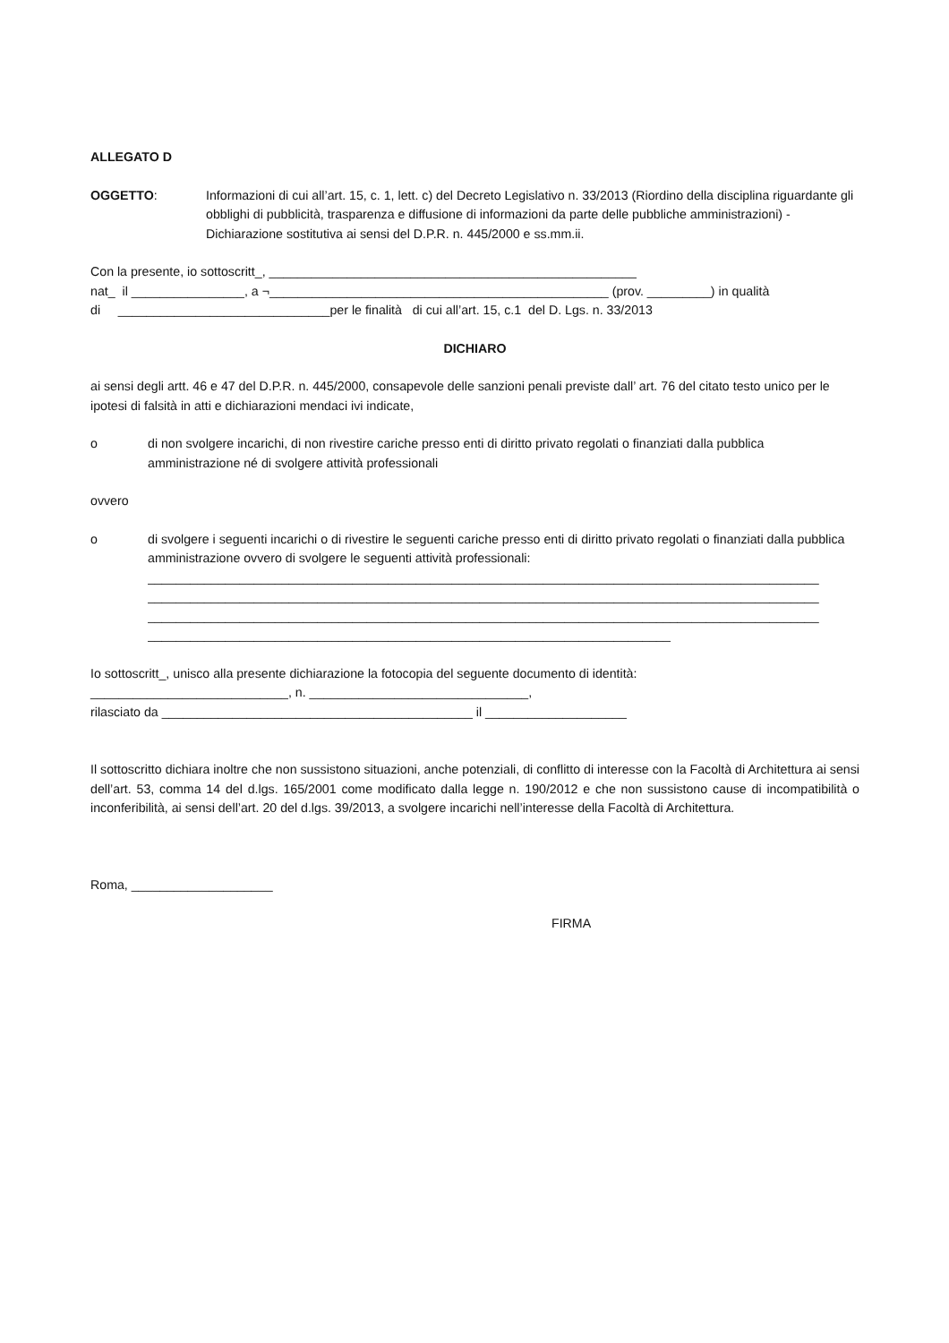ALLEGATO D
OGGETTO: Informazioni di cui all’art. 15, c. 1, lett. c) del Decreto Legislativo n. 33/2013 (Riordino della disciplina riguardante gli obblighi di pubblicità, trasparenza e diffusione di informazioni da parte delle pubbliche amministrazioni) - Dichiarazione sostitutiva ai sensi del D.P.R. n. 445/2000 e ss.mm.ii.
Con la presente, io sottoscritt_, ____________________________________________________
nat_ il ________________, a ¬________________________________________________ (prov. _________) in qualità
di ______________________________per le finalità di cui all’art. 15, c.1 del D. Lgs. n. 33/2013
DICHIARO
ai sensi degli artt. 46 e 47 del D.P.R. n. 445/2000, consapevole delle sanzioni penali previste dall’ art. 76 del citato testo unico per le ipotesi di falsità in atti e dichiarazioni mendaci ivi indicate,
o di non svolgere incarichi, di non rivestire cariche presso enti di diritto privato regolati o finanziati dalla pubblica amministrazione né di svolgere attività professionali
ovvero
o di svolgere i seguenti incarichi o di rivestire le seguenti cariche presso enti di diritto privato regolati o finanziati dalla pubblica amministrazione ovvero di svolgere le seguenti attività professionali:
_______________________________________________________________________________________________
_______________________________________________________________________________________________
_______________________________________________________________________________________________
__________________________________________________________________________
Io sottoscritt_, unisco alla presente dichiarazione la fotocopia del seguente documento di identità:
____________________________, n. _______________________________,
rilasciato da ____________________________________________ il ____________________
Il sottoscritto dichiara inoltre che non sussistono situazioni, anche potenziali, di conflitto di interesse con la Facoltà di Architettura ai sensi dell’art. 53, comma 14 del d.lgs. 165/2001 come modificato dalla legge n. 190/2012 e che non sussistono cause di incompatibilità o inconferibilità, ai sensi dell’art. 20 del d.lgs. 39/2013, a svolgere incarichi nell’interesse della Facoltà di Architettura.
Roma, ____________________
FIRMA